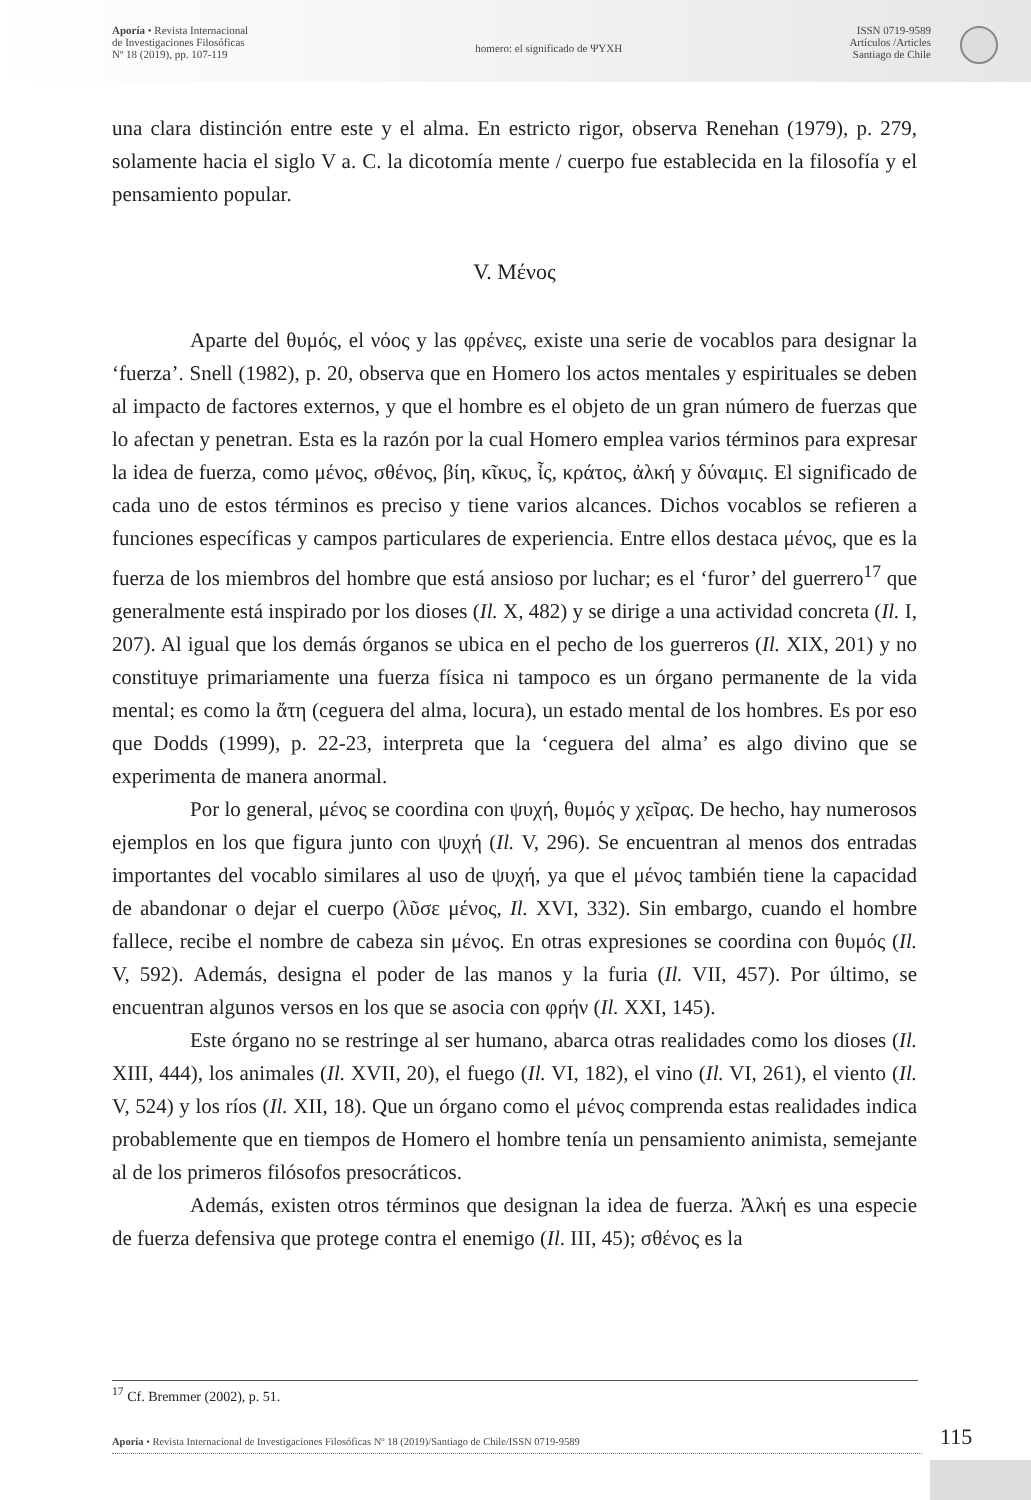Aporía • Revista Internacional
de Investigaciones Filosóficas
Nº 18 (2019), pp. 107-119
homero: el significado de ΨΥΧΗ
ISSN 0719-9589
Artículos /Articles
Santiago de Chile
una clara distinción entre este y el alma. En estricto rigor, observa Renehan (1979), p. 279, solamente hacia el siglo V a. C. la dicotomía mente / cuerpo fue establecida en la filosofía y el pensamiento popular.
V. Μένος
Aparte del θυμός, el νόος y las φρένες, existe una serie de vocablos para designar la ‘fuerza’. Snell (1982), p. 20, observa que en Homero los actos mentales y espirituales se deben al impacto de factores externos, y que el hombre es el objeto de un gran número de fuerzas que lo afectan y penetran. Esta es la razón por la cual Homero emplea varios términos para expresar la idea de fuerza, como μένος, σθένος, βίη, κῖκυς, ἶς, κράτος, ἀλκή y δύναμις. El significado de cada uno de estos términos es preciso y tiene varios alcances. Dichos vocablos se refieren a funciones específicas y campos particulares de experiencia. Entre ellos destaca μένος, que es la fuerza de los miembros del hombre que está ansioso por luchar; es el ‘furor’ del guerrero<sup>17</sup> que generalmente está inspirado por los dioses (Il. X, 482) y se dirige a una actividad concreta (Il. I, 207). Al igual que los demás órganos se ubica en el pecho de los guerreros (Il. XIX, 201) y no constituye primariamente una fuerza física ni tampoco es un órgano permanente de la vida mental; es como la ἄτη (ceguera del alma, locura), un estado mental de los hombres. Es por eso que Dodds (1999), p. 22-23, interpreta que la ‘ceguera del alma’ es algo divino que se experimenta de manera anormal.
Por lo general, μένος se coordina con ψυχή, θυμός y χεῖρας. De hecho, hay numerosos ejemplos en los que figura junto con ψυχή (Il. V, 296). Se encuentran al menos dos entradas importantes del vocablo similares al uso de ψυχή, ya que el μένος también tiene la capacidad de abandonar o dejar el cuerpo (λῦσε μένος, Il. XVI, 332). Sin embargo, cuando el hombre fallece, recibe el nombre de cabeza sin μένος. En otras expresiones se coordina con θυμός (Il. V, 592). Además, designa el poder de las manos y la furia (Il. VII, 457). Por último, se encuentran algunos versos en los que se asocia con φρήν (Il. XXI, 145).
Este órgano no se restringe al ser humano, abarca otras realidades como los dioses (Il. XIII, 444), los animales (Il. XVII, 20), el fuego (Il. VI, 182), el vino (Il. VI, 261), el viento (Il. V, 524) y los ríos (Il. XII, 18). Que un órgano como el μένος comprenda estas realidades indica probablemente que en tiempos de Homero el hombre tenía un pensamiento animista, semejante al de los primeros filósofos presocráticos.
Además, existen otros términos que designan la idea de fuerza. Ἀλκή es una especie de fuerza defensiva que protege contra el enemigo (Il. III, 45); σθένος es la
<sup>17</sup> Cf. Bremmer (2002), p. 51.
Aporía • Revista Internacional de Investigaciones Filosóficas Nº 18 (2019)/Santiago de Chile/ISSN 0719-9589 115